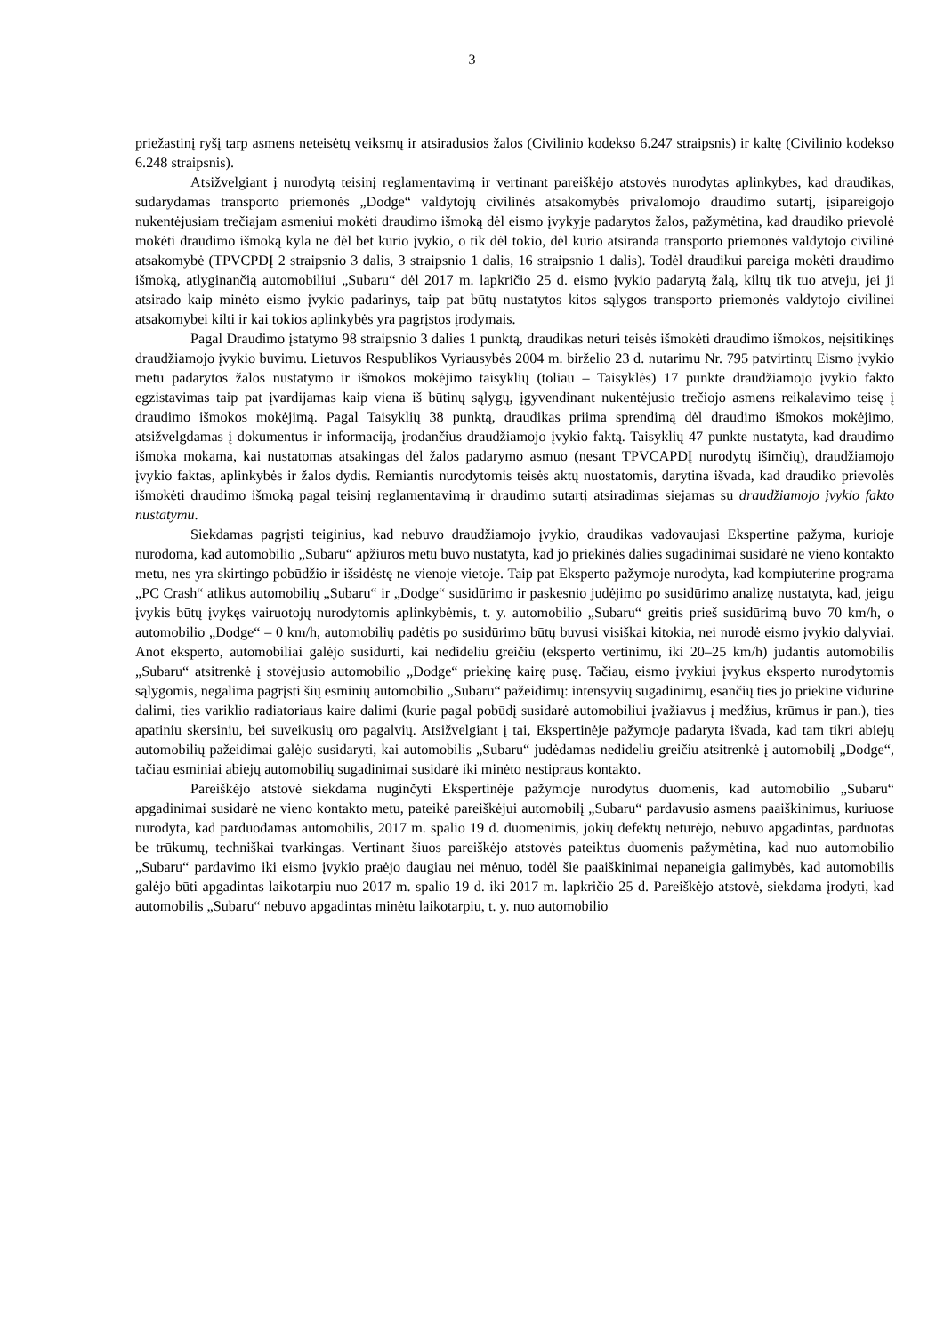3
priežastinį ryšį tarp asmens neteisėtų veiksmų ir atsiradusios žalos (Civilinio kodekso 6.247 straipsnis) ir kaltę (Civilinio kodekso 6.248 straipsnis).
Atsižvelgiant į nurodytą teisinį reglamentavimą ir vertinant pareiškėjo atstovės nurodytas aplinkybes, kad draudikas, sudarydamas transporto priemonės „Dodge“ valdytojų civilinės atsakomybės privalomojo draudimo sutartį, įsipareigojo nukentėjusiam trečiajam asmeniui mokėti draudimo išmoką dėl eismo įvykyje padarytos žalos, pažymėtina, kad draudiko prievolė mokėti draudimo išmoką kyla ne dėl bet kurio įvykio, o tik dėl tokio, dėl kurio atsiranda transporto priemonės valdytojo civilinė atsakomybė (TPVCPDĮ 2 straipsnio 3 dalis, 3 straipsnio 1 dalis, 16 straipsnio 1 dalis). Todėl draudikui pareiga mokėti draudimo išmoką, atlyginančią automobiliui „Subaru“ dėl 2017 m. lapkričio 25 d. eismo įvykio padarytą žalą, kiltų tik tuo atveju, jei ji atsirado kaip minėto eismo įvykio padarinys, taip pat būtų nustatytos kitos sąlygos transporto priemonės valdytojo civilinei atsakomybei kilti ir kai tokios aplinkybės yra pagrįstos įrodymais.
Pagal Draudimo įstatymo 98 straipsnio 3 dalies 1 punktą, draudikas neturi teisės išmokėti draudimo išmokos, neįsitikinęs draudžiamojo įvykio buvimu. Lietuvos Respublikos Vyriausybės 2004 m. birželio 23 d. nutarimu Nr. 795 patvirtintų Eismo įvykio metu padarytos žalos nustatymo ir išmokos mokėjimo taisyklių (toliau – Taisyklės) 17 punkte draudžiamojo įvykio fakto egzistavimas taip pat įvardijamas kaip viena iš būtinų sąlygų, įgyvendinant nukentėjusio trečiojo asmens reikalavimo teisę į draudimo išmokos mokėjimą. Pagal Taisyklių 38 punktą, draudikas priima sprendimą dėl draudimo išmokos mokėjimo, atsižvelgdamas į dokumentus ir informaciją, įrodančius draudžiamojo įvykio faktą. Taisyklių 47 punkte nustatyta, kad draudimo išmoka mokama, kai nustatomas atsakingas dėl žalos padarymo asmuo (nesant TPVCAPDĮ nurodytų išimčių), draudžiamojo įvykio faktas, aplinkybės ir žalos dydis. Remiantis nurodytomis teisės aktų nuostatomis, darytina išvada, kad draudiko prievolės išmokėti draudimo išmoką pagal teisinį reglamentavimą ir draudimo sutartį atsiradimas siejamas su draudžiamojo įvykio fakto nustatymu.
Siekdamas pagrįsti teiginius, kad nebuvo draudžiamojo įvykio, draudikas vadovaujasi Ekspertine pažyma, kurioje nurodoma, kad automobilio „Subaru“ apžiūros metu buvo nustatyta, kad jo priekinės dalies sugadinimai susidarė ne vieno kontakto metu, nes yra skirtingo pobūdžio ir išsidėstę ne vienoje vietoje. Taip pat Eksperto pažymoje nurodyta, kad kompiuterine programa „PC Crash“ atlikus automobilių „Subaru“ ir „Dodge“ susidūrimo ir paskesnio judėjimo po susidūrimo analizę nustatyta, kad, jeigu įvykis būtų įvykęs vairuotojų nurodytomis aplinkybėmis, t. y. automobilio „Subaru“ greitis prieš susidūrimą buvo 70 km/h, o automobilio „Dodge“ – 0 km/h, automobilių padėtis po susidūrimo būtų buvusi visiškai kitokia, nei nurodė eismo įvykio dalyviai. Anot eksperto, automobiliai galėjo susidurti, kai nedideliu greičiu (eksperto vertinimu, iki 20–25 km/h) judantis automobilis „Subaru“ atsitrenkė į stovėjusio automobilio „Dodge“ priekinę kairę pusę. Tačiau, eismo įvykiui įvykus eksperto nurodytomis sąlygomis, negalima pagrįsti šių esminių automobilio „Subaru“ pažeidimų: intensyvių sugadinimų, esančių ties jo priekine vidurine dalimi, ties variklio radiatoriaus kaire dalimi (kurie pagal pobūdį susidarė automobiliui įvažiavus į medžius, krūmus ir pan.), ties apatiniu skersiniu, bei suveikusių oro pagalvių. Atsižvelgiant į tai, Ekspertinėje pažymoje padaryta išvada, kad tam tikri abiejų automobilių pažeidimai galėjo susidaryti, kai automobilis „Subaru“ judėdamas nedideliu greičiu atsitrenkė į automobilį „Dodge“, tačiau esminiai abiejų automobilių sugadinimai susidarė iki minėto nestipraus kontakto.
Pareiškėjo atstovė siekdama nuginčyti Ekspertinėje pažymoje nurodytus duomenis, kad automobilio „Subaru“ apgadinimai susidarė ne vieno kontakto metu, pateikė pareiškėjui automobilį „Subaru“ pardavusio asmens paaiškinimus, kuriuose nurodyta, kad parduodamas automobilis, 2017 m. spalio 19 d. duomenimis, jokių defektų neturėjo, nebuvo apgadintas, parduotas be trūkumų, techniškai tvarkingas. Vertinant šiuos pareiškėjo atstovės pateiktus duomenis pažymėtina, kad nuo automobilio „Subaru“ pardavimo iki eismo įvykio praėjo daugiau nei mėnuo, todėl šie paaiškinimai nepaneigia galimybės, kad automobilis galėjo būti apgadintas laikotarpiu nuo 2017 m. spalio 19 d. iki 2017 m. lapkričio 25 d. Pareiškėjo atstovė, siekdama įrodyti, kad automobilis „Subaru“ nebuvo apgadintas minėtu laikotarpiu, t. y. nuo automobilio